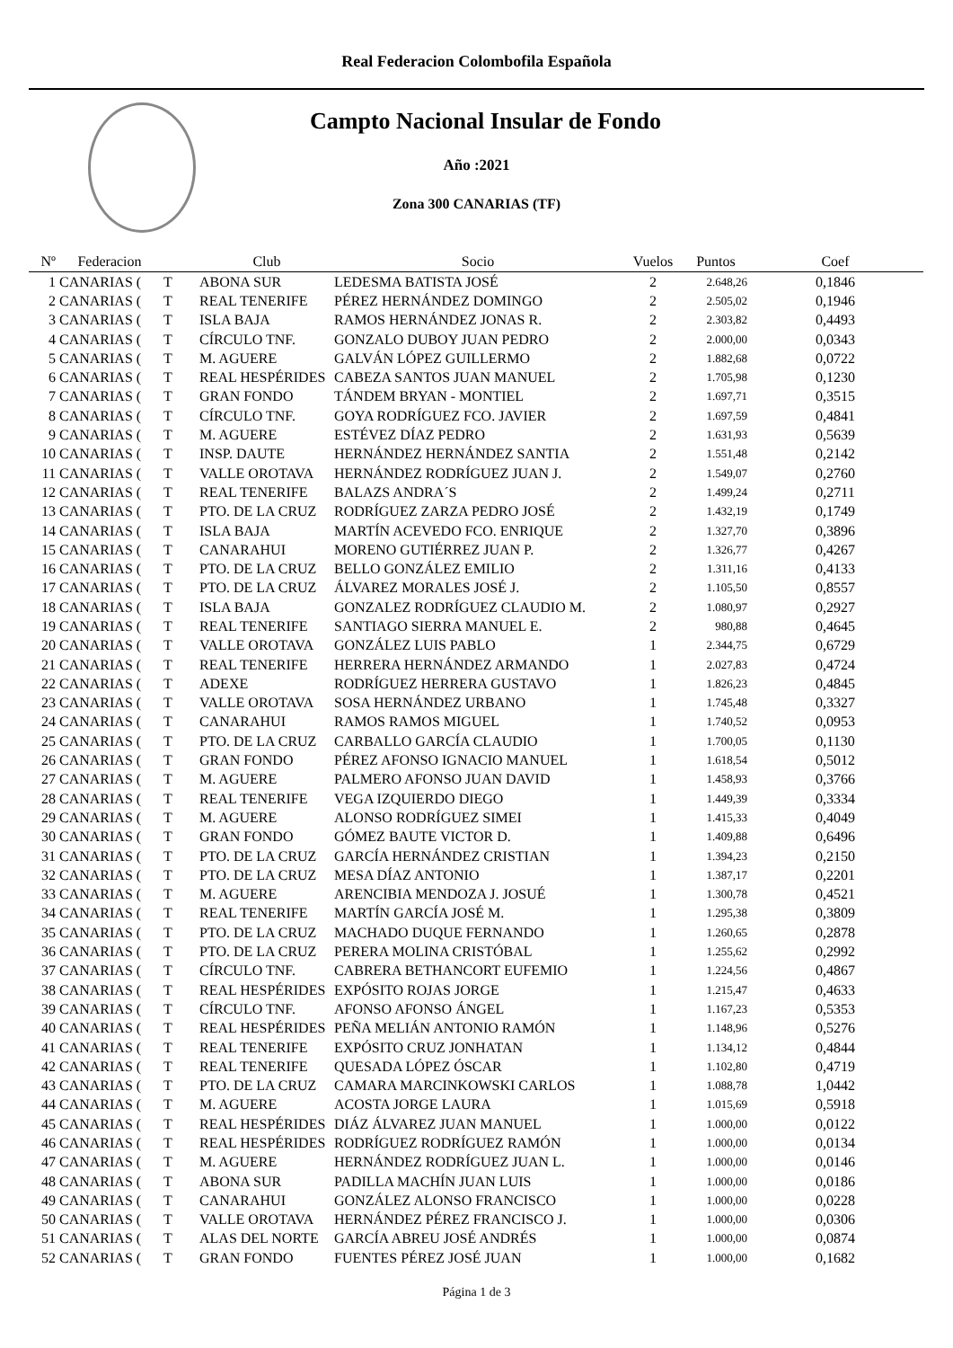Real Federacion Colombofila Española
Campto Nacional Insular de Fondo
Año :2021
Zona 300 CANARIAS (TF)
| Nº | Federacion | | Club | Socio | Vuelos | Puntos | Coef |
| --- | --- | --- | --- | --- | --- | --- | --- |
| 1 | CANARIAS ( | T | ABONA SUR | LEDESMA BATISTA JOSÉ | 2 | 2.648,26 | 0,1846 |
| 2 | CANARIAS ( | T | REAL TENERIFE | PÉREZ HERNÁNDEZ DOMINGO | 2 | 2.505,02 | 0,1946 |
| 3 | CANARIAS ( | T | ISLA BAJA | RAMOS HERNÁNDEZ JONAS R. | 2 | 2.303,82 | 0,4493 |
| 4 | CANARIAS ( | T | CÍRCULO TNF. | GONZALO DUBOY JUAN PEDRO | 2 | 2.000,00 | 0,0343 |
| 5 | CANARIAS ( | T | M. AGUERE | GALVÁN LÓPEZ GUILLERMO | 2 | 1.882,68 | 0,0722 |
| 6 | CANARIAS ( | T | REAL HESPÉRIDES | CABEZA SANTOS JUAN MANUEL | 2 | 1.705,98 | 0,1230 |
| 7 | CANARIAS ( | T | GRAN FONDO | TÁNDEM BRYAN - MONTIEL | 2 | 1.697,71 | 0,3515 |
| 8 | CANARIAS ( | T | CÍRCULO TNF. | GOYA RODRÍGUEZ FCO. JAVIER | 2 | 1.697,59 | 0,4841 |
| 9 | CANARIAS ( | T | M. AGUERE | ESTÉVEZ DÍAZ PEDRO | 2 | 1.631,93 | 0,5639 |
| 10 | CANARIAS ( | T | INSP. DAUTE | HERNÁNDEZ HERNÁNDEZ SANTIA | 2 | 1.551,48 | 0,2142 |
| 11 | CANARIAS ( | T | VALLE OROTAVA | HERNÁNDEZ RODRÍGUEZ JUAN J. | 2 | 1.549,07 | 0,2760 |
| 12 | CANARIAS ( | T | REAL TENERIFE | BALAZS ANDRA´S | 2 | 1.499,24 | 0,2711 |
| 13 | CANARIAS ( | T | PTO. DE LA CRUZ | RODRÍGUEZ ZARZA PEDRO JOSÉ | 2 | 1.432,19 | 0,1749 |
| 14 | CANARIAS ( | T | ISLA BAJA | MARTÍN ACEVEDO FCO. ENRIQUE | 2 | 1.327,70 | 0,3896 |
| 15 | CANARIAS ( | T | CANARAHUI | MORENO GUTIÉRREZ JUAN P. | 2 | 1.326,77 | 0,4267 |
| 16 | CANARIAS ( | T | PTO. DE LA CRUZ | BELLO GONZÁLEZ EMILIO | 2 | 1.311,16 | 0,4133 |
| 17 | CANARIAS ( | T | PTO. DE LA CRUZ | ÁLVAREZ MORALES JOSÉ J. | 2 | 1.105,50 | 0,8557 |
| 18 | CANARIAS ( | T | ISLA BAJA | GONZALEZ RODRÍGUEZ CLAUDIO M. | 2 | 1.080,97 | 0,2927 |
| 19 | CANARIAS ( | T | REAL TENERIFE | SANTIAGO SIERRA MANUEL E. | 2 | 980,88 | 0,4645 |
| 20 | CANARIAS ( | T | VALLE OROTAVA | GONZÁLEZ LUIS PABLO | 1 | 2.344,75 | 0,6729 |
| 21 | CANARIAS ( | T | REAL TENERIFE | HERRERA HERNÁNDEZ ARMANDO | 1 | 2.027,83 | 0,4724 |
| 22 | CANARIAS ( | T | ADEXE | RODRÍGUEZ HERRERA GUSTAVO | 1 | 1.826,23 | 0,4845 |
| 23 | CANARIAS ( | T | VALLE OROTAVA | SOSA HERNÁNDEZ URBANO | 1 | 1.745,48 | 0,3327 |
| 24 | CANARIAS ( | T | CANARAHUI | RAMOS RAMOS MIGUEL | 1 | 1.740,52 | 0,0953 |
| 25 | CANARIAS ( | T | PTO. DE LA CRUZ | CARBALLO GARCÍA CLAUDIO | 1 | 1.700,05 | 0,1130 |
| 26 | CANARIAS ( | T | GRAN FONDO | PÉREZ AFONSO IGNACIO MANUEL | 1 | 1.618,54 | 0,5012 |
| 27 | CANARIAS ( | T | M. AGUERE | PALMERO AFONSO JUAN DAVID | 1 | 1.458,93 | 0,3766 |
| 28 | CANARIAS ( | T | REAL TENERIFE | VEGA IZQUIERDO DIEGO | 1 | 1.449,39 | 0,3334 |
| 29 | CANARIAS ( | T | M. AGUERE | ALONSO RODRÍGUEZ SIMEI | 1 | 1.415,33 | 0,4049 |
| 30 | CANARIAS ( | T | GRAN FONDO | GÓMEZ BAUTE VICTOR D. | 1 | 1.409,88 | 0,6496 |
| 31 | CANARIAS ( | T | PTO. DE LA CRUZ | GARCÍA HERNÁNDEZ CRISTIAN | 1 | 1.394,23 | 0,2150 |
| 32 | CANARIAS ( | T | PTO. DE LA CRUZ | MESA DÍAZ ANTONIO | 1 | 1.387,17 | 0,2201 |
| 33 | CANARIAS ( | T | M. AGUERE | ARENCIBIA MENDOZA J. JOSUÉ | 1 | 1.300,78 | 0,4521 |
| 34 | CANARIAS ( | T | REAL TENERIFE | MARTÍN GARCÍA JOSÉ M. | 1 | 1.295,38 | 0,3809 |
| 35 | CANARIAS ( | T | PTO. DE LA CRUZ | MACHADO DUQUE FERNANDO | 1 | 1.260,65 | 0,2878 |
| 36 | CANARIAS ( | T | PTO. DE LA CRUZ | PERERA MOLINA CRISTÓBAL | 1 | 1.255,62 | 0,2992 |
| 37 | CANARIAS ( | T | CÍRCULO TNF. | CABRERA BETHANCORT EUFEMIO | 1 | 1.224,56 | 0,4867 |
| 38 | CANARIAS ( | T | REAL HESPÉRIDES | EXPÓSITO ROJAS JORGE | 1 | 1.215,47 | 0,4633 |
| 39 | CANARIAS ( | T | CÍRCULO TNF. | AFONSO AFONSO ÁNGEL | 1 | 1.167,23 | 0,5353 |
| 40 | CANARIAS ( | T | REAL HESPÉRIDES | PEÑA MELIÁN ANTONIO RAMÓN | 1 | 1.148,96 | 0,5276 |
| 41 | CANARIAS ( | T | REAL TENERIFE | EXPÓSITO CRUZ JONHATAN | 1 | 1.134,12 | 0,4844 |
| 42 | CANARIAS ( | T | REAL TENERIFE | QUESADA LÓPEZ ÓSCAR | 1 | 1.102,80 | 0,4719 |
| 43 | CANARIAS ( | T | PTO. DE LA CRUZ | CAMARA MARCINKOWSKI CARLOS | 1 | 1.088,78 | 1,0442 |
| 44 | CANARIAS ( | T | M. AGUERE | ACOSTA JORGE LAURA | 1 | 1.015,69 | 0,5918 |
| 45 | CANARIAS ( | T | REAL HESPÉRIDES | DIÁZ ÁLVAREZ JUAN MANUEL | 1 | 1.000,00 | 0,0122 |
| 46 | CANARIAS ( | T | REAL HESPÉRIDES | RODRÍGUEZ RODRÍGUEZ RAMÓN | 1 | 1.000,00 | 0,0134 |
| 47 | CANARIAS ( | T | M. AGUERE | HERNÁNDEZ RODRÍGUEZ JUAN L. | 1 | 1.000,00 | 0,0146 |
| 48 | CANARIAS ( | T | ABONA SUR | PADILLA MACHÍN JUAN LUIS | 1 | 1.000,00 | 0,0186 |
| 49 | CANARIAS ( | T | CANARAHUI | GONZÁLEZ ALONSO FRANCISCO | 1 | 1.000,00 | 0,0228 |
| 50 | CANARIAS ( | T | VALLE OROTAVA | HERNÁNDEZ PÉREZ FRANCISCO J. | 1 | 1.000,00 | 0,0306 |
| 51 | CANARIAS ( | T | ALAS DEL NORTE | GARCÍA ABREU JOSÉ ANDRÉS | 1 | 1.000,00 | 0,0874 |
| 52 | CANARIAS ( | T | GRAN FONDO | FUENTES PÉREZ JOSÉ JUAN | 1 | 1.000,00 | 0,1682 |
Página 1 de 3